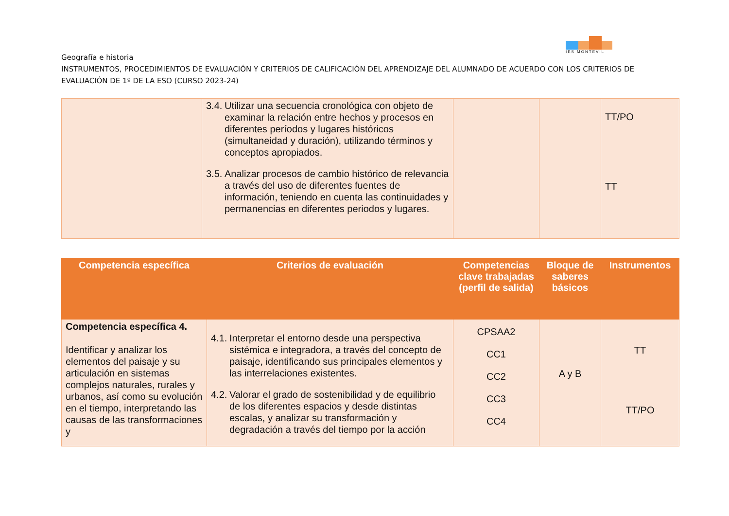IES MONTEVIL
Geografía e historia
INSTRUMENTOS, PROCEDIMIENTOS DE EVALUACIÓN Y CRITERIOS DE CALIFICACIÓN DEL APRENDIZAJE DEL ALUMNADO DE ACUERDO CON LOS CRITERIOS DE EVALUACIÓN DE 1º DE LA ESO (CURSO 2023-24)
| | 3.4. Utilizar una secuencia cronológica con objeto de examinar la relación entre hechos y procesos en diferentes períodos y lugares históricos (simultaneidad y duración), utilizando términos y conceptos apropiados. 3.5. Analizar procesos de cambio histórico de relevancia a través del uso de diferentes fuentes de información, teniendo en cuenta las continuidades y permanencias en diferentes periodos y lugares. | | | TT/PO TT |
| Competencia específica | Criterios de evaluación | Competencias clave trabajadas (perfil de salida) | Bloque de saberes básicos | Instrumentos |
| --- | --- | --- | --- | --- |
| Competencia específica 4. Identificar y analizar los elementos del paisaje y su articulación en sistemas complejos naturales, rurales y urbanos, así como su evolución en el tiempo, interpretando las causas de las transformaciones y | 4.1. Interpretar el entorno desde una perspectiva sistémica e integradora, a través del concepto de paisaje, identificando sus principales elementos y las interrelaciones existentes. 4.2. Valorar el grado de sostenibilidad y de equilibrio de los diferentes espacios y desde distintas escalas, y analizar su transformación y degradación a través del tiempo por la acción | CPSAA2 CC1 CC2 CC3 CC4 | A y B | TT TT/PO |